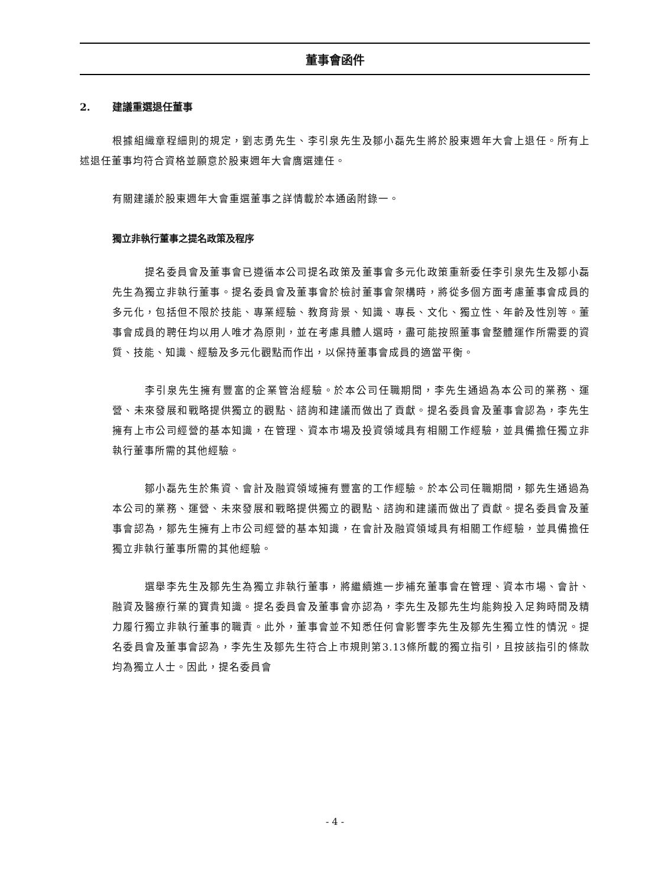董事會函件
2. 建議重選退任董事
根據組織章程細則的規定，劉志勇先生、李引泉先生及鄒小磊先生將於股東週年大會上退任。所有上述退任董事均符合資格並願意於股東週年大會膺選連任。
有關建議於股東週年大會重選董事之詳情載於本通函附錄一。
獨立非執行董事之提名政策及程序
提名委員會及董事會已遵循本公司提名政策及董事會多元化政策重新委任李引泉先生及鄒小磊先生為獨立非執行董事。提名委員會及董事會於檢討董事會架構時，將從多個方面考慮董事會成員的多元化，包括但不限於技能、專業經驗、教育背景、知識、專長、文化、獨立性、年齡及性別等。董事會成員的聘任均以用人唯才為原則，並在考慮具體人選時，盡可能按照董事會整體運作所需要的資質、技能、知識、經驗及多元化觀點而作出，以保持董事會成員的適當平衡。
李引泉先生擁有豐富的企業管治經驗。於本公司任職期間，李先生通過為本公司的業務、運營、未來發展和戰略提供獨立的觀點、諮詢和建議而做出了貢獻。提名委員會及董事會認為，李先生擁有上市公司經營的基本知識，在管理、資本市場及投資領域具有相關工作經驗，並具備擔任獨立非執行董事所需的其他經驗。
鄒小磊先生於集資、會計及融資領域擁有豐富的工作經驗。於本公司任職期間，鄒先生通過為本公司的業務、運營、未來發展和戰略提供獨立的觀點、諮詢和建議而做出了貢獻。提名委員會及董事會認為，鄒先生擁有上市公司經營的基本知識，在會計及融資領域具有相關工作經驗，並具備擔任獨立非執行董事所需的其他經驗。
選舉李先生及鄒先生為獨立非執行董事，將繼續進一步補充董事會在管理、資本市場、會計、融資及醫療行業的寶貴知識。提名委員會及董事會亦認為，李先生及鄒先生均能夠投入足夠時間及精力履行獨立非執行董事的職責。此外，董事會並不知悉任何會影響李先生及鄒先生獨立性的情況。提名委員會及董事會認為，李先生及鄒先生符合上市規則第3.13條所載的獨立指引，且按該指引的條款均為獨立人士。因此，提名委員會
- 4 -